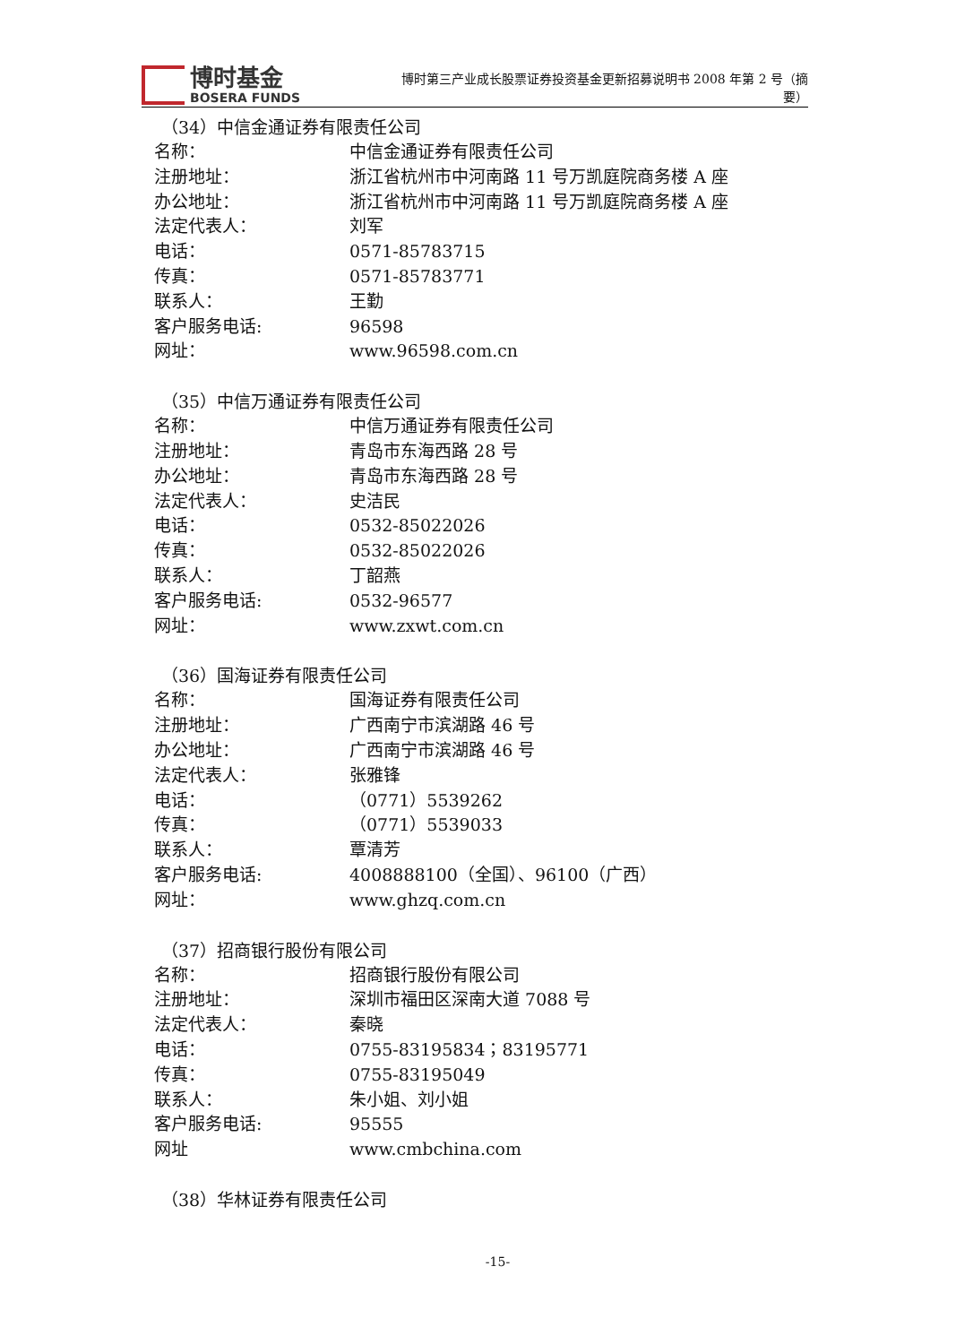博时基金
BOSERA FUNDS
博时第三产业成长股票证券投资基金更新招募说明书 2008 年第 2 号（摘要）
（34）中信金通证券有限责任公司
名称： 中信金通证券有限责任公司
注册地址： 浙江省杭州市中河南路 11 号万凯庭院商务楼 A 座
办公地址： 浙江省杭州市中河南路 11 号万凯庭院商务楼 A 座
法定代表人： 刘军
电话： 0571-85783715
传真： 0571-85783771
联系人： 王勤
客户服务电话: 96598
网址： www.96598.com.cn
（35）中信万通证券有限责任公司
名称： 中信万通证券有限责任公司
注册地址： 青岛市东海西路 28 号
办公地址： 青岛市东海西路 28 号
法定代表人： 史洁民
电话： 0532-85022026
传真： 0532-85022026
联系人： 丁韶燕
客户服务电话: 0532-96577
网址： www.zxwt.com.cn
（36）国海证券有限责任公司
名称： 国海证券有限责任公司
注册地址： 广西南宁市滨湖路 46 号
办公地址： 广西南宁市滨湖路 46 号
法定代表人： 张雅锋
电话： （0771）5539262
传真： （0771）5539033
联系人： 覃清芳
客户服务电话: 4008888100（全国）、96100（广西）
网址： www.ghzq.com.cn
（37）招商银行股份有限公司
名称： 招商银行股份有限公司
注册地址： 深圳市福田区深南大道 7088 号
法定代表人： 秦晓
电话： 0755-83195834；83195771
传真： 0755-83195049
联系人： 朱小姐、刘小姐
客户服务电话: 95555
网址 www.cmbchina.com
（38）华林证券有限责任公司
-15-